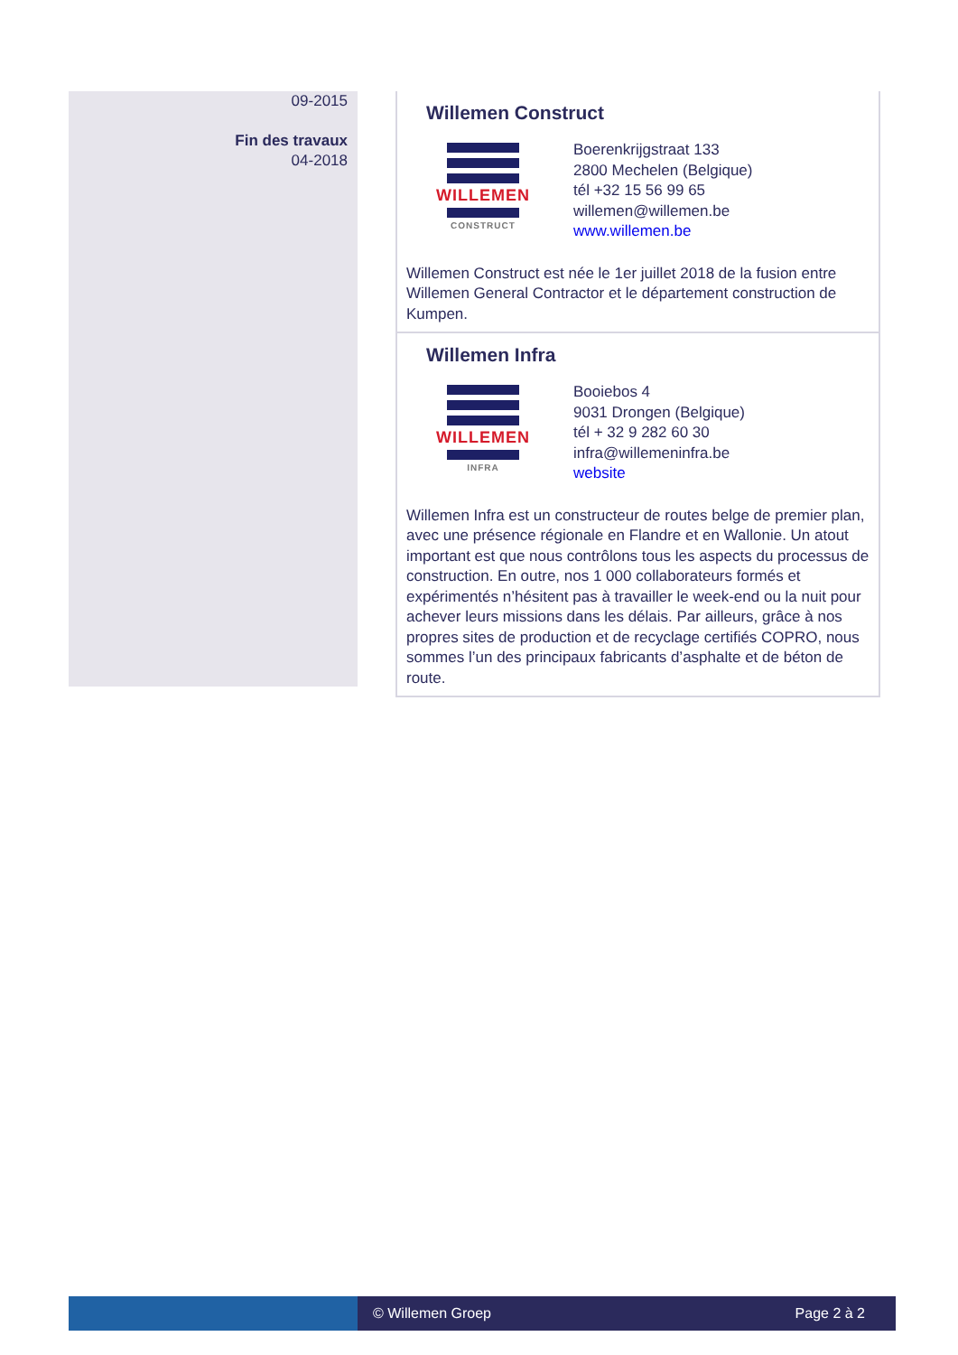09-2015
Fin des travaux
04-2018
Willemen Construct
WILLEMEN
CONSTRUCT
Boerenkrijgstraat 133
2800 Mechelen (Belgique)
tél +32 15 56 99 65
willemen@willemen.be
www.willemen.be
Willemen Construct est née le 1er juillet 2018 de la fusion entre Willemen General Contractor et le département construction de Kumpen.
Willemen Infra
WILLEMEN
INFRA
Booiebos 4
9031 Drongen (Belgique)
tél + 32 9 282 60 30
infra@willemeninfra.be
website
Willemen Infra est un constructeur de routes belge de premier plan, avec une présence régionale en Flandre et en Wallonie. Un atout important est que nous contrôlons tous les aspects du processus de construction. En outre, nos 1 000 collaborateurs formés et expérimentés n’hésitent pas à travailler le week-end ou la nuit pour achever leurs missions dans les délais. Par ailleurs, grâce à nos propres sites de production et de recyclage certifiés COPRO, nous sommes l’un des principaux fabricants d’asphalte et de béton de route.
© Willemen Groep Page 2 à 2